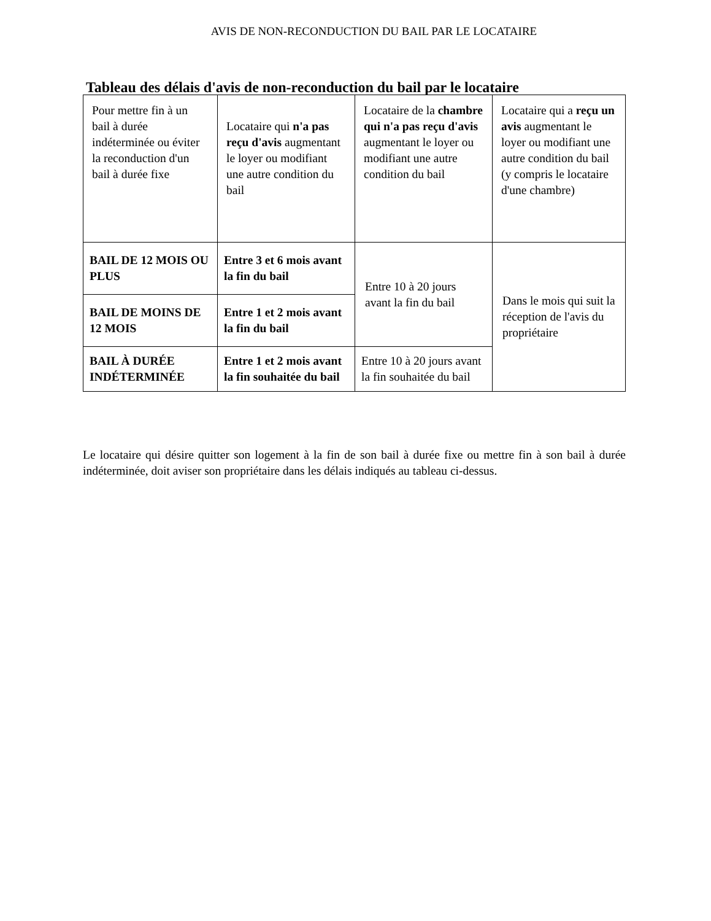AVIS DE NON-RECONDUCTION DU BAIL PAR LE LOCATAIRE
Tableau des délais d'avis de non-reconduction du bail par le locataire
| Pour mettre fin à un bail à durée indéterminée ou éviter la reconduction d'un bail à durée fixe | Locataire qui n'a pas reçu d'avis augmentant le loyer ou modifiant une autre condition du bail | Locataire de la chambre qui n'a pas reçu d'avis augmentant le loyer ou modifiant une autre condition du bail | Locataire qui a reçu un avis augmentant le loyer ou modifiant une autre condition du bail (y compris le locataire d'une chambre) |
| BAIL DE 12 MOIS OU PLUS | Entre 3 et 6 mois avant la fin du bail | Entre 10 à 20 jours avant la fin du bail | Dans le mois qui suit la réception de l'avis du propriétaire |
| BAIL DE MOINS DE 12 MOIS | Entre 1 et 2 mois avant la fin du bail | | |
| BAIL À DURÉE INDÉTERMINÉE | Entre 1 et 2 mois avant la fin souhaitée du bail | Entre 10 à 20 jours avant la fin souhaitée du bail | |
Le locataire qui désire quitter son logement à la fin de son bail à durée fixe ou mettre fin à son bail à durée indéterminée, doit aviser son propriétaire dans les délais indiqués au tableau ci-dessus.